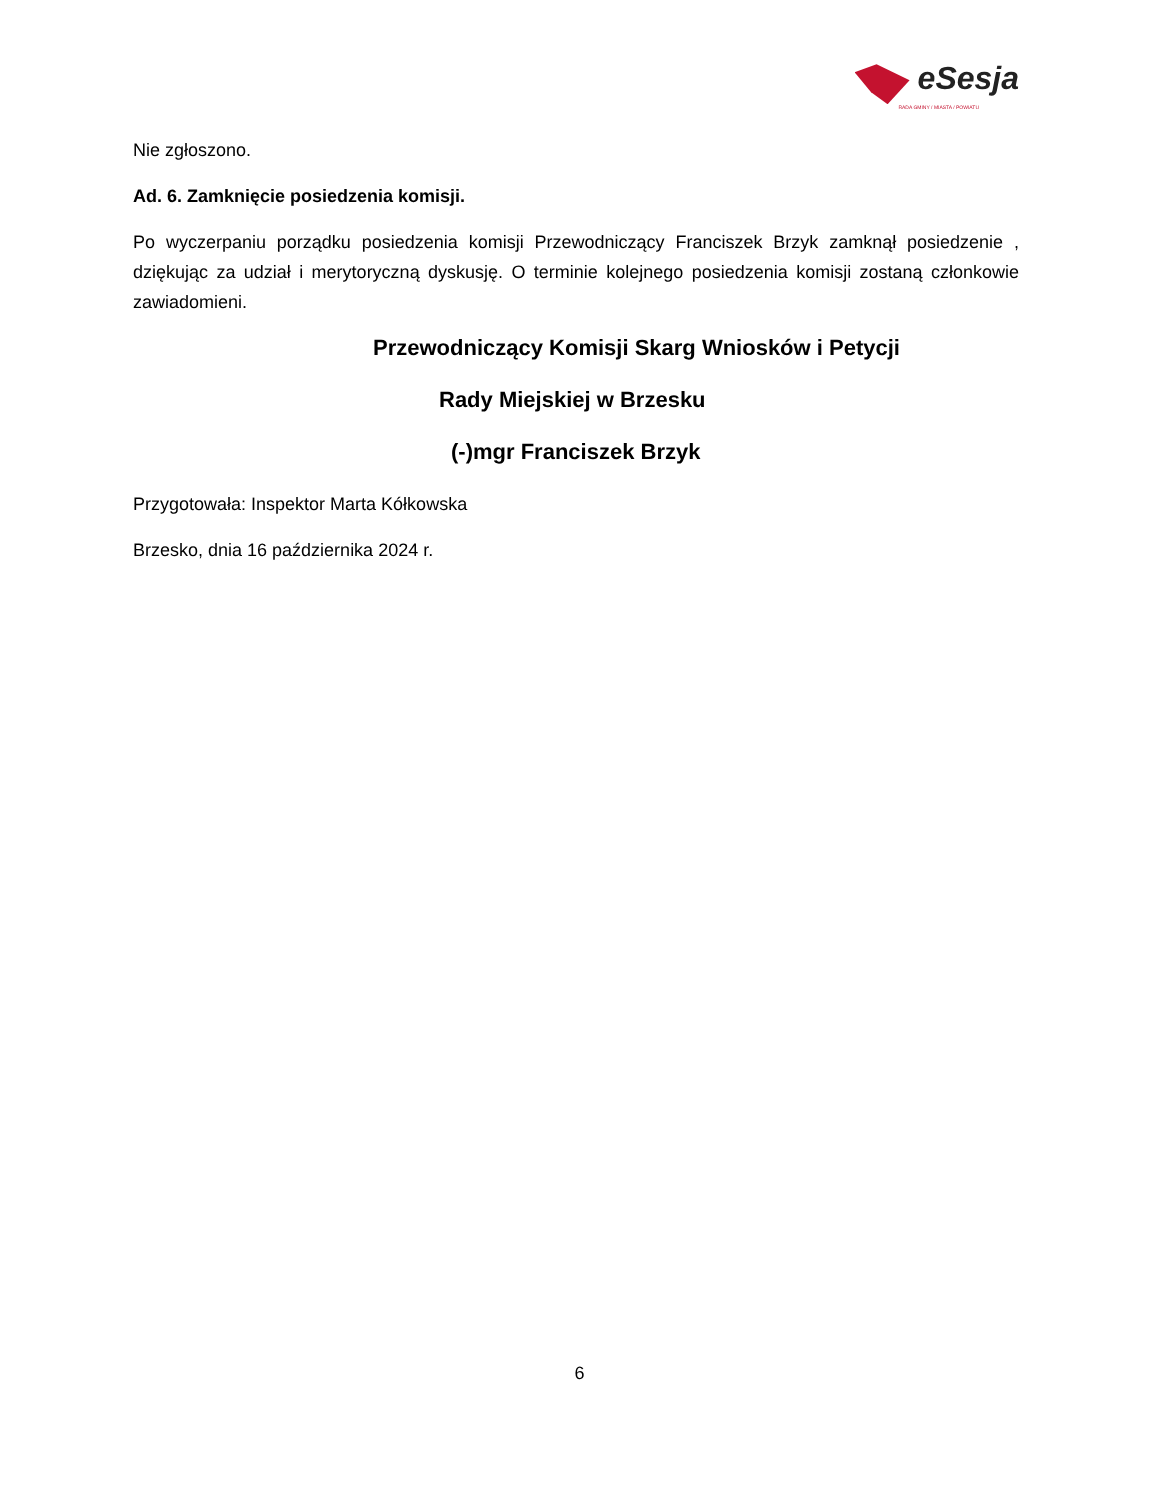eSesja
RADA GMINY / MIASTA / POWIATU
Nie zgłoszono.
Ad. 6. Zamknięcie posiedzenia komisji.
Po wyczerpaniu porządku posiedzenia komisji Przewodniczący Franciszek Brzyk zamknął posiedzenie , dziękując za udział i merytoryczną dyskusję. O terminie kolejnego posiedzenia komisji zostaną członkowie zawiadomieni.
Przewodniczący Komisji Skarg Wniosków i Petycji
Rady Miejskiej w Brzesku
(-)mgr Franciszek Brzyk
Przygotowała: Inspektor Marta Kółkowska
Brzesko, dnia 16 października 2024 r.
6